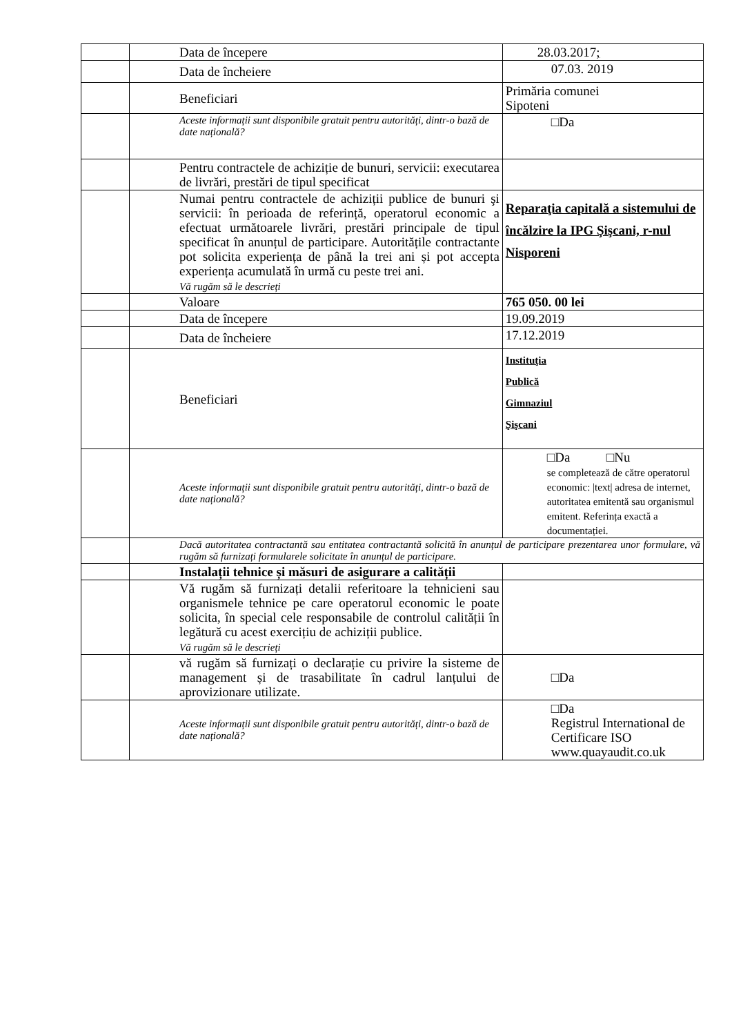| | Data de începere | 28.03.2017 ; |
| | Data de încheiere | 07.03. 2019 |
| | Beneficiari | Primăria comunei Sipoteni |
| | Aceste informații sunt disponibile gratuit pentru autorități, dintr-o bază de date națională? | □Da |
| | Pentru contractele de achiziție de bunuri, servicii: executarea de livrări, prestări de tipul specificat | |
| | Numai pentru contractele de achiziții publice de bunuri şi servicii: în perioada de referință, operatorul economic a efectuat următoarele livrări, prestări principale de tipul specificat în anunțul de participare. Autoritățile contractante pot solicita experiența de până la trei ani și pot accepta experiența acumulată în urmă cu peste trei ani. Vă rugăm să le descrieți | Reparaţia capitală a sistemului de încălzire la IPG Şişcani, r-nul Nisporeni |
| | Valoare | 765 050. 00 lei |
| | Data de începere | 19.09.2019 |
| | Data de încheiere | 17.12.2019 |
| | Beneficiari | Instituţia Publică Gimnaziul Şişcani |
| | Aceste informații sunt disponibile gratuit pentru autorități, dintr-o bază de date națională? | □Da □Nu se completează de către operatorul economic: /text/ adresa de internet, autoritatea emitentă sau organismul emitent. Referința exactă a documentației. |
| | Dacă autoritatea contractantă sau entitatea contractantă solicită în anunțul de participare prezentarea unor formulare, vă rugăm să furnizați formularele solicitate în anunțul de participare. | |
| | Instalații tehnice și măsuri de asigurare a calității | |
| | Vă rugăm să furnizați detalii referitoare la tehnicieni sau organismele tehnice pe care operatorul economic le poate solicita, în special cele responsabile de controlul calității în legătură cu acest exercițiu de achiziții publice. Vă rugăm să le descrieți | |
| | vă rugăm să furnizați o declarație cu privire la sisteme de management și de trasabilitate în cadrul lanțului de aprovizionare utilizate. | □Da |
| | Aceste informații sunt disponibile gratuit pentru autorități, dintr-o bază de date națională? | □Da Registrul International de Certificare ISO www.quayaudit.co.uk |